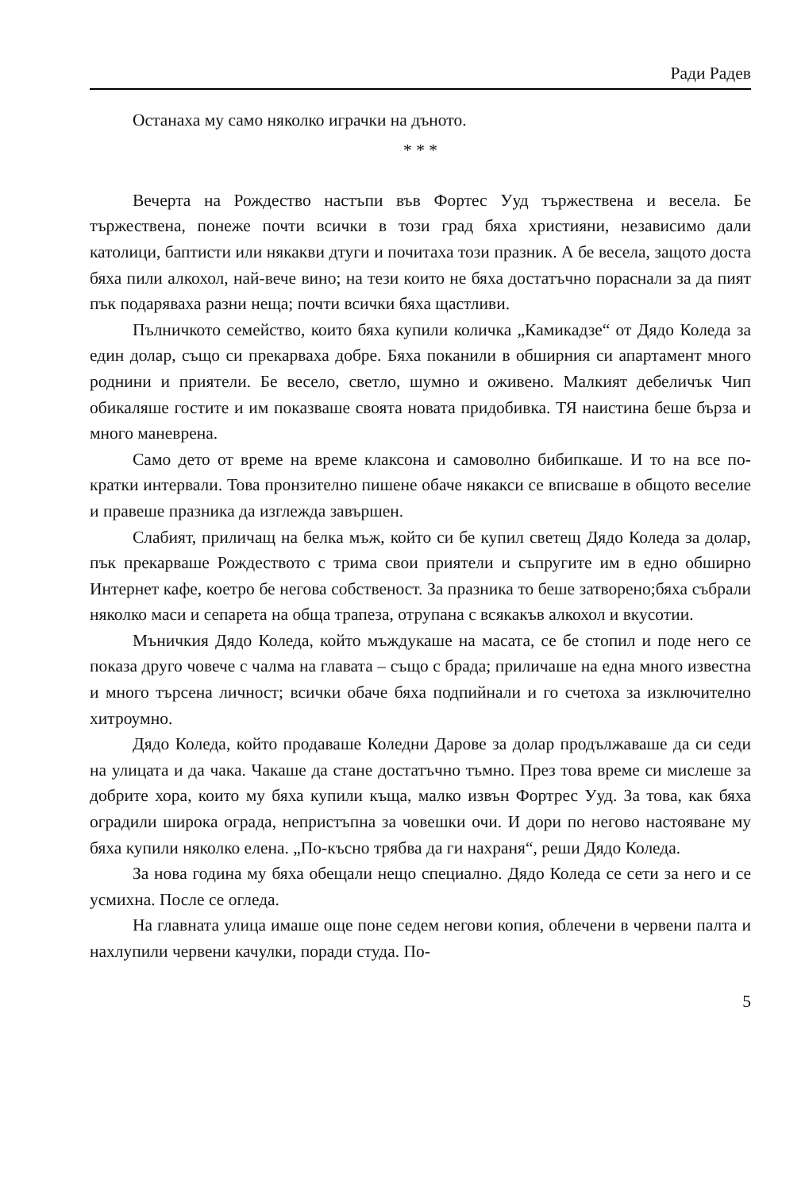Ради Радев
Останаха му само няколко играчки на дъното.
* * *
Вечерта на Рождество настъпи във Фортес Ууд тържествена и весела. Бе тържествена, понеже почти всички в този град бяха християни, независимо дали католици, баптисти или някакви дтуги и почитаха този празник. А бе весела, защото доста бяха пили алкохол, най-вече вино; на тези които не бяха достатъчно пораснали за да пият пък подаряваха разни неща; почти всички бяха щастливи.
Пълничкото семейство, които бяха купили количка „Камикадзе“ от Дядо Коледа за един долар, също си прекарваха добре. Бяха поканили в обширния си апартамент много роднини и приятели. Бе весело, светло, шумно и оживено. Малкият дебеличък Чип обикаляше гостите и им показваше своята новата придобивка. ТЯ наистина беше бърза и много маневрена.
Само дето от време на време клаксона и самоволно бибипкаше. И то на все по-кратки интервали. Това пронзително пишене обаче някакси се вписваше в общото веселие и правеше празника да изглежда завършен.
Слабият, приличащ на белка мъж, който си бе купил светещ Дядо Коледа за долар, пък прекарваше Рождеството с трима свои приятели и съпругите им в едно обширно Интернет кафе, коетро бе негова собственост. За празника то беше затворено;бяха събрали няколко маси и сепарета на обща трапеза, отрупана с всякакъв алкохол и вкусотии.
Мъничкия Дядо Коледа, който мъждукаше на масата, се бе стопил и поде него се показа друго човече с чалма на главата – също с брада; приличаше на една много известна и много търсена личност; всички обаче бяха подпийнали и го счетоха за изключително хитроумно.
Дядо Коледа, който продаваше Коледни Дарове за долар продължаваше да си седи на улицата и да чака. Чакаше да стане достатъчно тъмно. През това време си мислеше за добрите хора, които му бяха купили къща, малко извън Фортрес Ууд. За това, как бяха оградили широка ограда, непристъпна за човешки очи. И дори по негово настояване му бяха купили няколко елена. „По-късно трябва да ги нахраня“, реши Дядо Коледа.
За нова година му бяха обещали нещо специално. Дядо Коледа се сети за него и се усмихна. После се огледа.
На главната улица имаше още поне седем негови копия, облечени в червени палта и нахлупили червени качулки, поради студа. По-
5